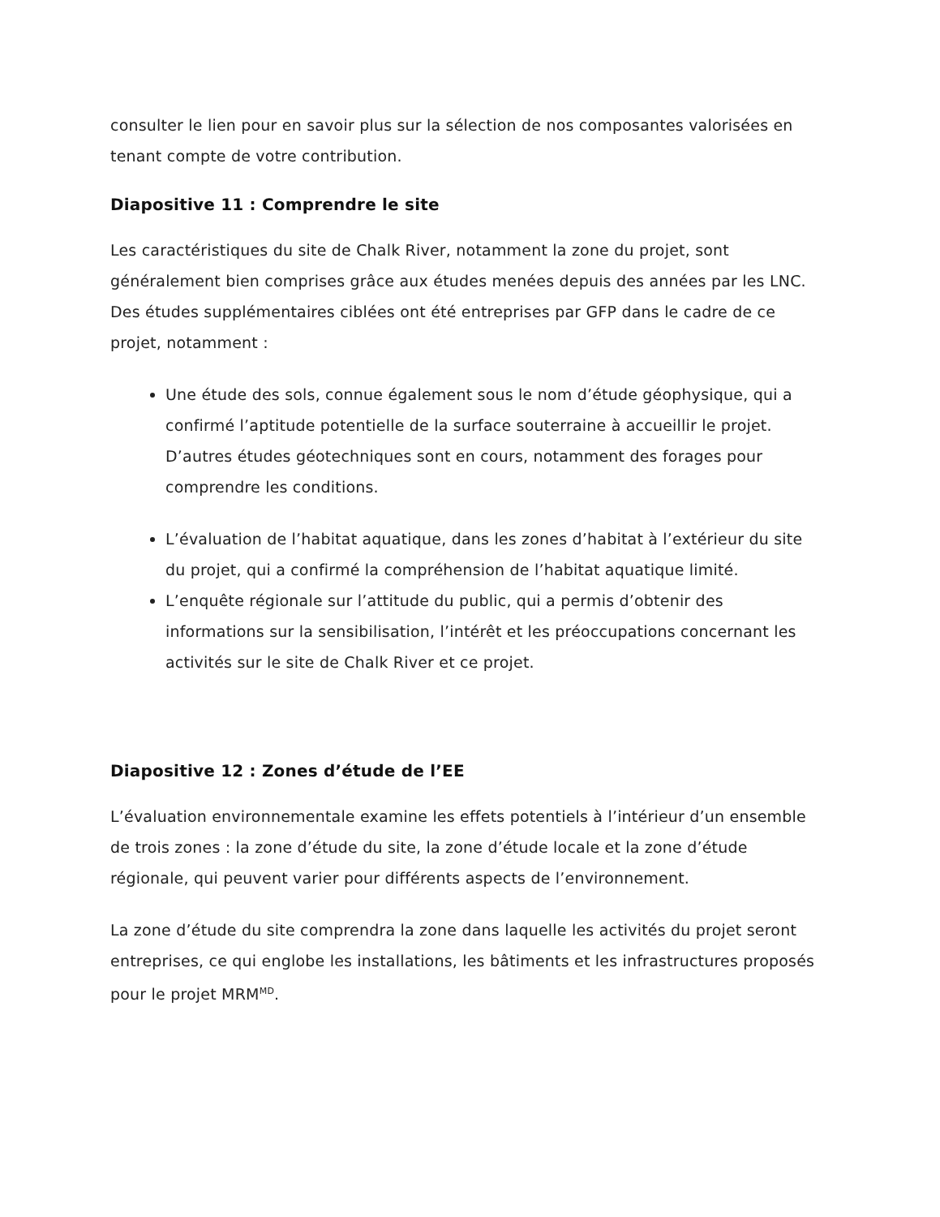consulter le lien pour en savoir plus sur la sélection de nos composantes valorisées en tenant compte de votre contribution.
Diapositive 11 : Comprendre le site
Les caractéristiques du site de Chalk River, notamment la zone du projet, sont généralement bien comprises grâce aux études menées depuis des années par les LNC. Des études supplémentaires ciblées ont été entreprises par GFP dans le cadre de ce projet, notamment :
Une étude des sols, connue également sous le nom d’étude géophysique, qui a confirmé l’aptitude potentielle de la surface souterraine à accueillir le projet. D’autres études géotechniques sont en cours, notamment des forages pour comprendre les conditions.
L’évaluation de l’habitat aquatique, dans les zones d’habitat à l’extérieur du site du projet, qui a confirmé la compréhension de l’habitat aquatique limité.
L’enquête régionale sur l’attitude du public, qui a permis d’obtenir des informations sur la sensibilisation, l’intérêt et les préoccupations concernant les activités sur le site de Chalk River et ce projet.
Diapositive 12 : Zones d’étude de l’EE
L’évaluation environnementale examine les effets potentiels à l’intérieur d’un ensemble de trois zones : la zone d’étude du site, la zone d’étude locale et la zone d’étude régionale, qui peuvent varier pour différents aspects de l’environnement.
La zone d’étude du site comprendra la zone dans laquelle les activités du projet seront entreprises, ce qui englobe les installations, les bâtiments et les infrastructures proposés pour le projet MRM<sup>MD</sup>.